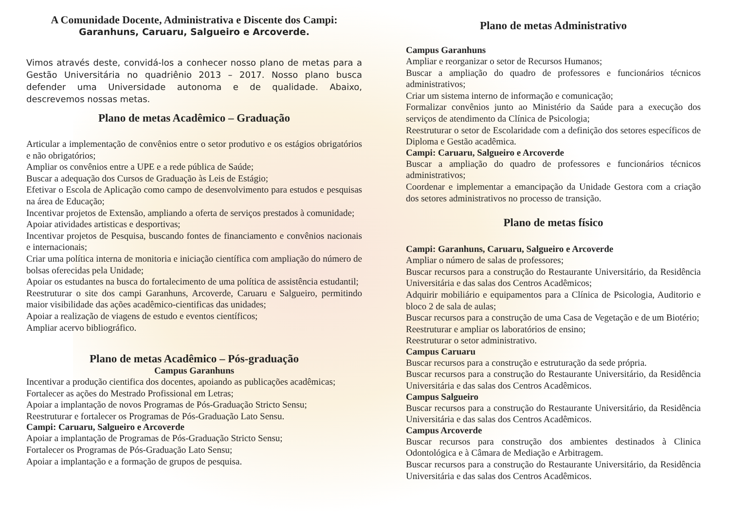A Comunidade Docente, Administrativa e Discente dos Campi:
Garanhuns, Caruaru, Salgueiro e Arcoverde.
Vimos através deste, convidá-los a conhecer nosso plano de metas para a Gestão Universitária no quadriênio 2013 – 2017. Nosso plano busca defender uma Universidade autonoma e de qualidade. Abaixo, descrevemos nossas metas.
Plano de metas Acadêmico – Graduação
Articular a implementação de convênios entre o setor produtivo e os estágios obrigatórios e não obrigatórios;
Ampliar os convênios entre a UPE e a rede pública de Saúde;
Buscar a adequação dos Cursos de Graduação às Leis de Estágio;
Efetivar o Escola de Aplicação como campo de desenvolvimento para estudos e pesquisas na área de Educação;
Incentivar projetos de Extensão, ampliando a oferta de serviços prestados à comunidade;
Apoiar atividades artisticas e desportivas;
Incentivar projetos de Pesquisa, buscando fontes de financiamento e convênios nacionais e internacionais;
Criar uma política interna de monitoria e iniciação científica com ampliação do número de bolsas oferecidas pela Unidade;
Apoiar os estudantes na busca do fortalecimento de uma política de assistência estudantil;
Reestruturar o site dos campi Garanhuns, Arcoverde, Caruaru e Salgueiro, permitindo maior visibilidade das ações acadêmico-cientificas das unidades;
Apoiar a realização de viagens de estudo e eventos científicos;
Ampliar acervo bibliográfico.
Plano de metas Acadêmico – Pós-graduação
Campus Garanhuns
Incentivar a produção cientifica dos docentes, apoiando as publicações acadêmicas;
Fortalecer as ações do Mestrado Profissional em Letras;
Apoiar a implantação de novos Programas de Pós-Graduação Stricto Sensu;
Reestruturar e fortalecer os Programas de Pós-Graduação Lato Sensu.
Campi: Caruaru, Salgueiro e Arcoverde
Apoiar a implantação de Programas de Pós-Graduação Stricto Sensu;
Fortalecer os Programas de Pós-Graduação Lato Sensu;
Apoiar a implantação e a formação de grupos de pesquisa.
Plano de metas Administrativo
Campus Garanhuns
Ampliar e reorganizar o setor de Recursos Humanos;
Buscar a ampliação do quadro de professores e funcionários técnicos administrativos;
Criar um sistema interno de informação e comunicação;
Formalizar convênios junto ao Ministério da Saúde para a execução dos serviços de atendimento da Clínica de Psicologia;
Reestruturar o setor de Escolaridade com a definição dos setores específicos de Diploma e Gestão acadêmica.
Campi: Caruaru, Salgueiro e Arcoverde
Buscar a ampliação do quadro de professores e funcionários técnicos administrativos;
Coordenar e implementar a emancipação da Unidade Gestora com a criação dos setores administrativos no processo de transição.
Plano de metas físico
Campi: Garanhuns, Caruaru, Salgueiro e Arcoverde
Ampliar o número de salas de professores;
Buscar recursos para a construção do Restaurante Universitário, da Residência Universitária e das salas dos Centros Acadêmicos;
Adquirir mobiliário e equipamentos para a Clínica de Psicologia, Auditorio e bloco 2 de sala de aulas;
Buscar recursos para a construção de uma Casa de Vegetação e de um Biotério;
Reestruturar e ampliar os laboratórios de ensino;
Reestruturar o setor administrativo.
Campus Caruaru
Buscar recursos para a construção e estruturação da sede própria.
Buscar recursos para a construção do Restaurante Universitário, da Residência Universitária e das salas dos Centros Acadêmicos.
Campus Salgueiro
Buscar recursos para a construção do Restaurante Universitário, da Residência Universitária e das salas dos Centros Acadêmicos.
Campus Arcoverde
Buscar recursos para construção dos ambientes destinados à Clinica Odontológica e à Câmara de Mediação e Arbitragem.
Buscar recursos para a construção do Restaurante Universitário, da Residência Universitária e das salas dos Centros Acadêmicos.